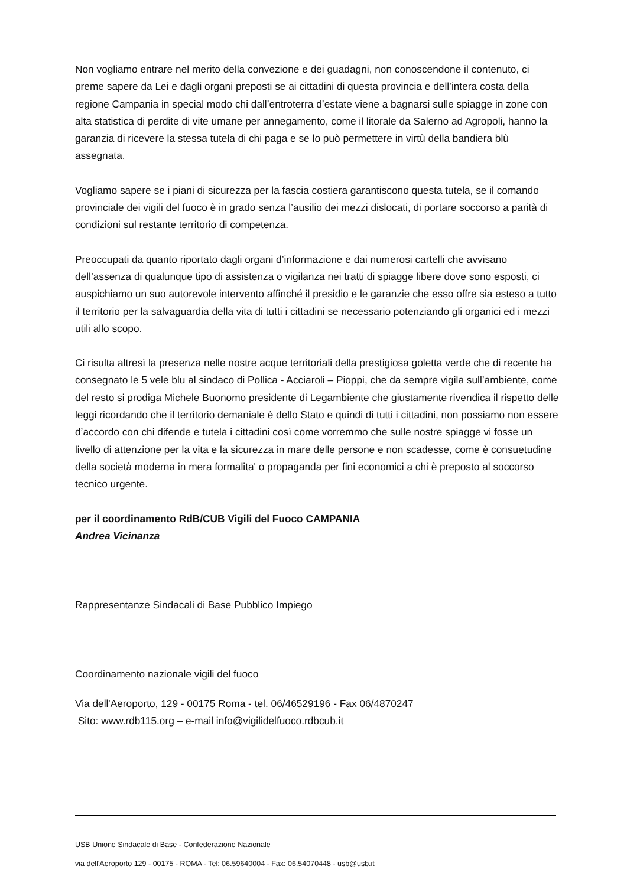Non vogliamo entrare nel merito della convezione e dei guadagni, non conoscendone il contenuto, ci preme sapere da Lei e dagli organi preposti se ai cittadini di questa provincia e dell’intera costa della regione Campania in special modo chi dall’entroterra d’estate viene a bagnarsi sulle spiagge in zone con alta statistica di perdite di vite umane per annegamento, come il litorale da Salerno ad Agropoli, hanno la garanzia di ricevere la stessa tutela di chi paga e se lo può permettere in virtù della bandiera blù assegnata.
Vogliamo sapere se i piani di sicurezza per la fascia costiera garantiscono questa tutela, se il comando provinciale dei vigili del fuoco è in grado senza l’ausilio dei mezzi dislocati, di portare soccorso a parità di condizioni sul restante territorio di competenza.
Preoccupati da quanto riportato dagli organi d’informazione e dai numerosi cartelli che avvisano dell’assenza di qualunque tipo di assistenza o vigilanza nei tratti di spiagge libere dove sono esposti, ci auspichiamo un suo autorevole intervento affinché il presidio e le garanzie che esso offre sia esteso a tutto il territorio per la salvaguardia della vita di tutti i cittadini se necessario potenziando gli organici ed i mezzi utili allo scopo.
Ci risulta altresì la presenza nelle nostre acque territoriali della prestigiosa goletta verde che di recente ha consegnato le 5 vele blu al sindaco di Pollica - Acciaroli – Pioppi, che da sempre vigila sull’ambiente, come del resto si prodiga Michele Buonomo presidente di Legambiente che giustamente rivendica il rispetto delle leggi ricordando che il territorio demaniale è dello Stato e quindi di tutti i cittadini, non possiamo non essere d’accordo con chi difende e tutela i cittadini così come vorremmo che sulle nostre spiagge vi fosse un livello di attenzione per la vita e la sicurezza in mare delle persone e non scadesse, come è consuetudine della società moderna in mera formalita' o propaganda per fini economici a chi è preposto al soccorso tecnico urgente.
per il coordinamento RdB/CUB Vigili del Fuoco CAMPANIA
Andrea Vicinanza
Rappresentanze Sindacali di Base Pubblico Impiego
Coordinamento nazionale vigili del fuoco
Via dell'Aeroporto, 129 - 00175 Roma - tel. 06/46529196 - Fax 06/4870247
Sito: www.rdb115.org – e-mail info@vigilidelfuoco.rdbcub.it
USB Unione Sindacale di Base - Confederazione Nazionale
via dell'Aeroporto 129 - 00175 - ROMA - Tel: 06.59640004 - Fax: 06.54070448 - usb@usb.it